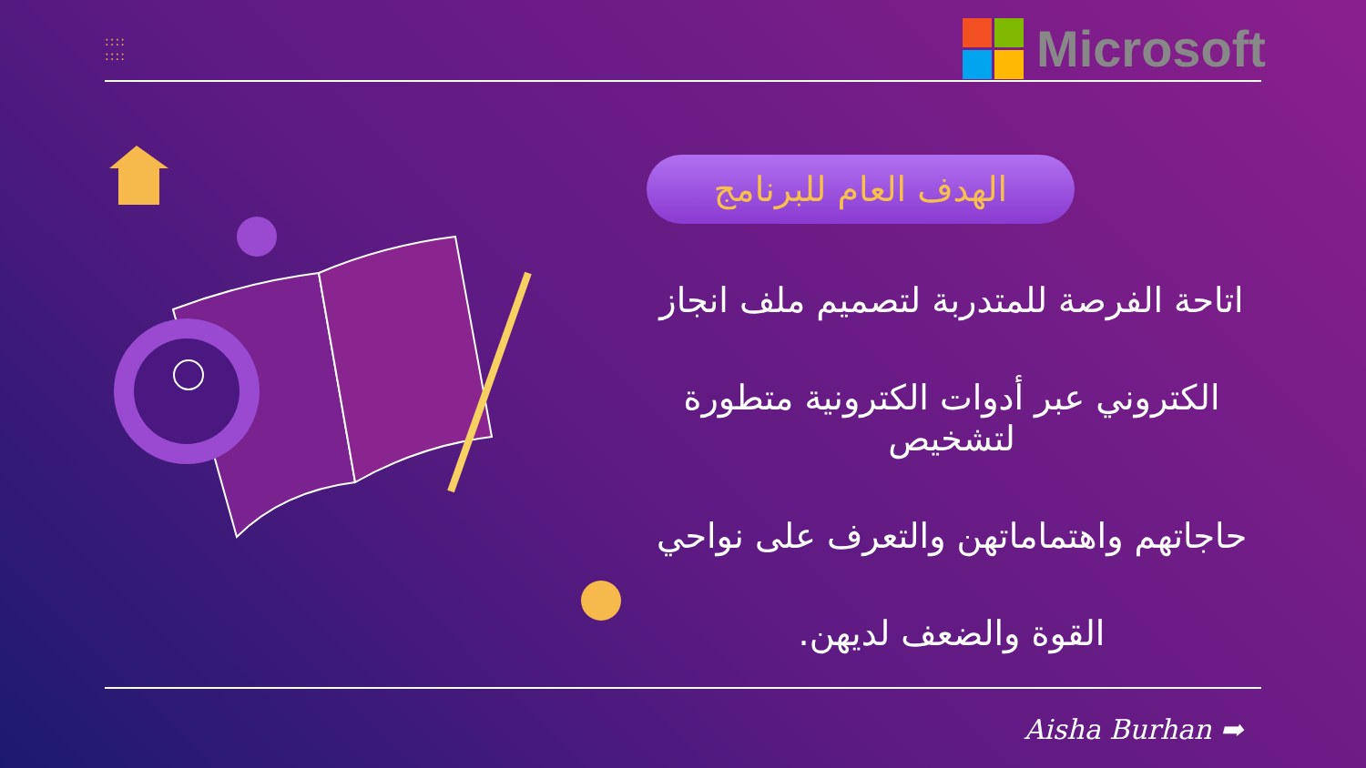::::
::::
Microsoft
الهدف العام للبرنامج
اتاحة الفرصة للمتدربة لتصميم ملف انجاز
الكتروني عبر أدوات الكترونية متطورة لتشخيص
حاجاتهم واهتماماتهن والتعرف على نواحي
القوة والضعف لديهن.
Aisha Burhan ➡